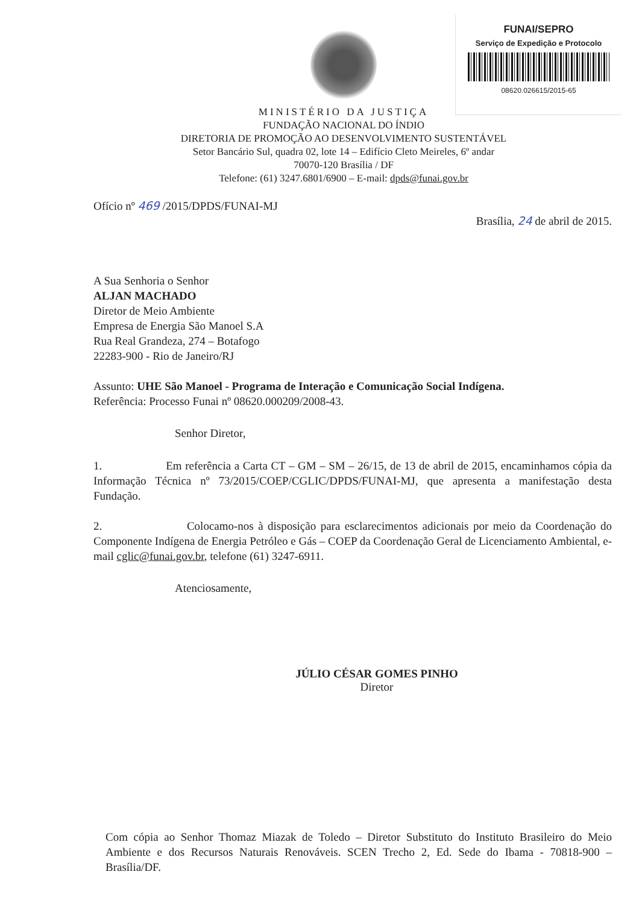FUNAI/SEPRO
Serviço de Expedição e Protocolo
08620.026615/2015-65
MINISTÉRIO DA JUSTIÇA
FUNDAÇÃO NACIONAL DO ÍNDIO
DIRETORIA DE PROMOÇÃO AO DESENVOLVIMENTO SUSTENTÁVEL
Setor Bancário Sul, quadra 02, lote 14 – Edifício Cleto Meireles, 6º andar
70070-120 Brasília / DF
Telefone: (61) 3247.6801/6900 – E-mail: dpds@funai.gov.br
Ofício nº 469 /2015/DPDS/FUNAI-MJ
Brasília, 24 de abril de 2015.
A Sua Senhoria o Senhor
ALJAN MACHADO
Diretor de Meio Ambiente
Empresa de Energia São Manoel S.A
Rua Real Grandeza, 274 – Botafogo
22283-900 - Rio de Janeiro/RJ
Assunto: UHE São Manoel - Programa de Interação e Comunicação Social Indígena.
Referência: Processo Funai nº 08620.000209/2008-43.
Senhor Diretor,
1. Em referência a Carta CT – GM – SM – 26/15, de 13 de abril de 2015, encaminhamos cópia da Informação Técnica nº 73/2015/COEP/CGLIC/DPDS/FUNAI-MJ, que apresenta a manifestação desta Fundação.
2. Colocamo-nos à disposição para esclarecimentos adicionais por meio da Coordenação do Componente Indígena de Energia Petróleo e Gás – COEP da Coordenação Geral de Licenciamento Ambiental, e-mail cglic@funai.gov.br, telefone (61) 3247-6911.
Atenciosamente,
JÚLIO CÉSAR GOMES PINHO
Diretor
Com cópia ao Senhor Thomaz Miazak de Toledo – Diretor Substituto do Instituto Brasileiro do Meio Ambiente e dos Recursos Naturais Renováveis. SCEN Trecho 2, Ed. Sede do Ibama - 70818-900 – Brasília/DF.